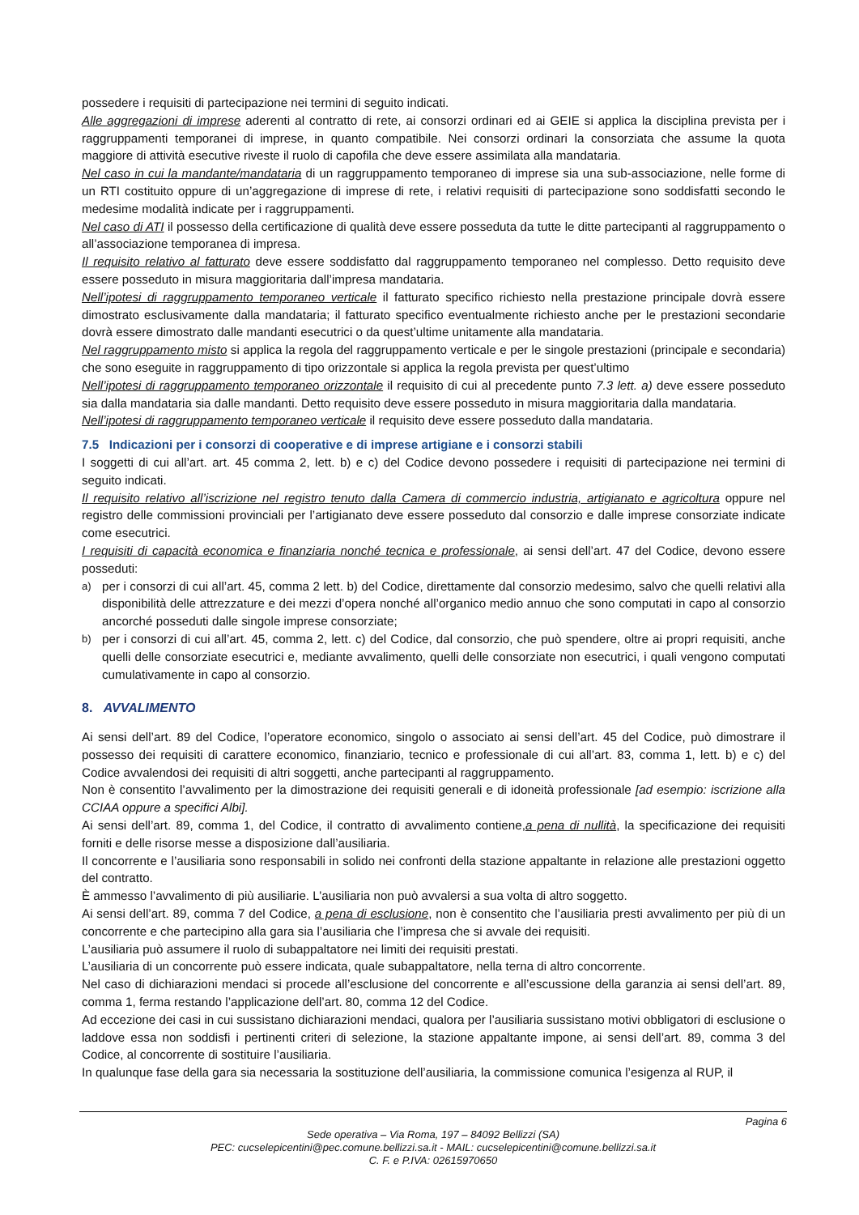possedere i requisiti di partecipazione nei termini di seguito indicati.
Alle aggregazioni di imprese aderenti al contratto di rete, ai consorzi ordinari ed ai GEIE si applica la disciplina prevista per i raggruppamenti temporanei di imprese, in quanto compatibile. Nei consorzi ordinari la consorziata che assume la quota maggiore di attività esecutive riveste il ruolo di capofila che deve essere assimilata alla mandataria.
Nel caso in cui la mandante/mandataria di un raggruppamento temporaneo di imprese sia una sub-associazione, nelle forme di un RTI costituito oppure di un’aggregazione di imprese di rete, i relativi requisiti di partecipazione sono soddisfatti secondo le medesime modalità indicate per i raggruppamenti.
Nel caso di ATI il possesso della certificazione di qualità deve essere posseduta da tutte le ditte partecipanti al raggruppamento o all’associazione temporanea di impresa.
Il requisito relativo al fatturato deve essere soddisfatto dal raggruppamento temporaneo nel complesso. Detto requisito deve essere posseduto in misura maggioritaria dall’impresa mandataria.
Nell’ipotesi di raggruppamento temporaneo verticale il fatturato specifico richiesto nella prestazione principale dovrà essere dimostrato esclusivamente dalla mandataria; il fatturato specifico eventualmente richiesto anche per le prestazioni secondarie dovrà essere dimostrato dalle mandanti esecutrici o da quest’ultime unitamente alla mandataria.
Nel raggruppamento misto si applica la regola del raggruppamento verticale e per le singole prestazioni (principale e secondaria) che sono eseguite in raggruppamento di tipo orizzontale si applica la regola prevista per quest’ultimo
Nell’ipotesi di raggruppamento temporaneo orizzontale il requisito di cui al precedente punto 7.3 lett. a) deve essere posseduto sia dalla mandataria sia dalle mandanti. Detto requisito deve essere posseduto in misura maggioritaria dalla mandataria.
Nell’ipotesi di raggruppamento temporaneo verticale il requisito deve essere posseduto dalla mandataria.
7.5 Indicazioni per i consorzi di cooperative e di imprese artigiane e i consorzi stabili
I soggetti di cui all’art. art. 45 comma 2, lett. b) e c) del Codice devono possedere i requisiti di partecipazione nei termini di seguito indicati.
Il requisito relativo all’iscrizione nel registro tenuto dalla Camera di commercio industria, artigianato e agricoltura oppure nel registro delle commissioni provinciali per l’artigianato deve essere posseduto dal consorzio e dalle imprese consorziate indicate come esecutrici.
I requisiti di capacità economica e finanziaria nonché tecnica e professionale, ai sensi dell’art. 47 del Codice, devono essere posseduti:
a)
per i consorzi di cui all’art. 45, comma 2 lett. b) del Codice, direttamente dal consorzio medesimo, salvo che quelli relativi alla disponibilità delle attrezzature e dei mezzi d’opera nonché all’organico medio annuo che sono computati in capo al consorzio ancorché posseduti dalle singole imprese consorziate;
b)
per i consorzi di cui all’art. 45, comma 2, lett. c) del Codice, dal consorzio, che può spendere, oltre ai propri requisiti, anche quelli delle consorziate esecutrici e, mediante avvalimento, quelli delle consorziate non esecutrici, i quali vengono computati cumulativamente in capo al consorzio.
8. AVVALIMENTO
Ai sensi dell’art. 89 del Codice, l’operatore economico, singolo o associato ai sensi dell’art. 45 del Codice, può dimostrare il possesso dei requisiti di carattere economico, finanziario, tecnico e professionale di cui all’art. 83, comma 1, lett. b) e c) del Codice avvalendosi dei requisiti di altri soggetti, anche partecipanti al raggruppamento.
Non è consentito l’avvalimento per la dimostrazione dei requisiti generali e di idoneità professionale [ad esempio: iscrizione alla CCIAA oppure a specifici Albi].
Ai sensi dell’art. 89, comma 1, del Codice, il contratto di avvalimento contiene,a pena di nullità, la specificazione dei requisiti forniti e delle risorse messe a disposizione dall’ausiliaria.
Il concorrente e l’ausiliaria sono responsabili in solido nei confronti della stazione appaltante in relazione alle prestazioni oggetto del contratto.
È ammesso l’avvalimento di più ausiliarie. L’ausiliaria non può avvalersi a sua volta di altro soggetto.
Ai sensi dell’art. 89, comma 7 del Codice, a pena di esclusione, non è consentito che l’ausiliaria presti avvalimento per più di un concorrente e che partecipino alla gara sia l’ausiliaria che l’impresa che si avvale dei requisiti.
L’ausiliaria può assumere il ruolo di subappaltatore nei limiti dei requisiti prestati.
L’ausiliaria di un concorrente può essere indicata, quale subappaltatore, nella terna di altro concorrente.
Nel caso di dichiarazioni mendaci si procede all’esclusione del concorrente e all’escussione della garanzia ai sensi dell’art. 89, comma 1, ferma restando l’applicazione dell’art. 80, comma 12 del Codice.
Ad eccezione dei casi in cui sussistano dichiarazioni mendaci, qualora per l’ausiliaria sussistano motivi obbligatori di esclusione o laddove essa non soddisfi i pertinenti criteri di selezione, la stazione appaltante impone, ai sensi dell’art. 89, comma 3 del Codice, al concorrente di sostituire l’ausiliaria.
In qualunque fase della gara sia necessaria la sostituzione dell’ausiliaria, la commissione comunica l’esigenza al RUP, il
Pagina 6
Sede operativa – Via Roma, 197 – 84092 Bellizzi (SA)
PEC: cucselepicentini@pec.comune.bellizzi.sa.it - MAIL: cucselepicentini@comune.bellizzi.sa.it
C. F. e P.IVA: 02615970650